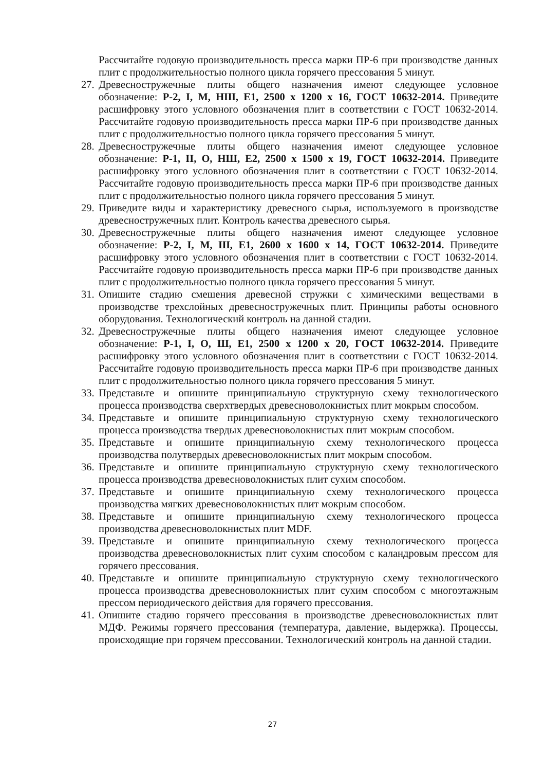Рассчитайте годовую производительность пресса марки ПР-6 при производстве данных плит с продолжительностью полного цикла горячего прессования 5 минут.
27. Древесностружечные плиты общего назначения имеют следующее условное обозначение: Р-2, I, М, НШ, Е1, 2500 х 1200 х 16, ГОСТ 10632-2014. Приведите расшифровку этого условного обозначения плит в соответствии с ГОСТ 10632-2014. Рассчитайте годовую производительность пресса марки ПР-6 при производстве данных плит с продолжительностью полного цикла горячего прессования 5 минут.
28. Древесностружечные плиты общего назначения имеют следующее условное обозначение: Р-1, II, О, НШ, Е2, 2500 х 1500 х 19, ГОСТ 10632-2014. Приведите расшифровку этого условного обозначения плит в соответствии с ГОСТ 10632-2014. Рассчитайте годовую производительность пресса марки ПР-6 при производстве данных плит с продолжительностью полного цикла горячего прессования 5 минут.
29. Приведите виды и характеристику древесного сырья, используемого в производстве древесностружечных плит. Контроль качества древесного сырья.
30. Древесностружечные плиты общего назначения имеют следующее условное обозначение: Р-2, I, М, Ш, Е1, 2600 х 1600 х 14, ГОСТ 10632-2014. Приведите расшифровку этого условного обозначения плит в соответствии с ГОСТ 10632-2014. Рассчитайте годовую производительность пресса марки ПР-6 при производстве данных плит с продолжительностью полного цикла горячего прессования 5 минут.
31. Опишите стадию смешения древесной стружки с химическими веществами в производстве трехслойных древесностружечных плит. Принципы работы основного оборудования. Технологический контроль на данной стадии.
32. Древесностружечные плиты общего назначения имеют следующее условное обозначение: Р-1, I, О, Ш, Е1, 2500 х 1200 х 20, ГОСТ 10632-2014. Приведите расшифровку этого условного обозначения плит в соответствии с ГОСТ 10632-2014. Рассчитайте годовую производительность пресса марки ПР-6 при производстве данных плит с продолжительностью полного цикла горячего прессования 5 минут.
33. Представьте и опишите принципиальную структурную схему технологического процесса производства сверхтвердых древесноволокнистых плит мокрым способом.
34. Представьте и опишите принципиальную структурную схему технологического процесса производства твердых древесноволокнистых плит мокрым способом.
35. Представьте и опишите принципиальную схему технологического процесса производства полутвердых древесноволокнистых плит мокрым способом.
36. Представьте и опишите принципиальную структурную схему технологического процесса производства древесноволокнистых плит сухим способом.
37. Представьте и опишите принципиальную схему технологического процесса производства мягких древесноволокнистых плит мокрым способом.
38. Представьте и опишите принципиальную схему технологического процесса производства древесноволокнистых плит MDF.
39. Представьте и опишите принципиальную схему технологического процесса производства древесноволокнистых плит сухим способом с каландровым прессом для горячего прессования.
40. Представьте и опишите принципиальную структурную схему технологического процесса производства древесноволокнистых плит сухим способом с многоэтажным прессом периодического действия для горячего прессования.
41. Опишите стадию горячего прессования в производстве древесноволокнистых плит МДФ. Режимы горячего прессования (температура, давление, выдержка). Процессы, происходящие при горячем прессовании. Технологический контроль на данной стадии.
27